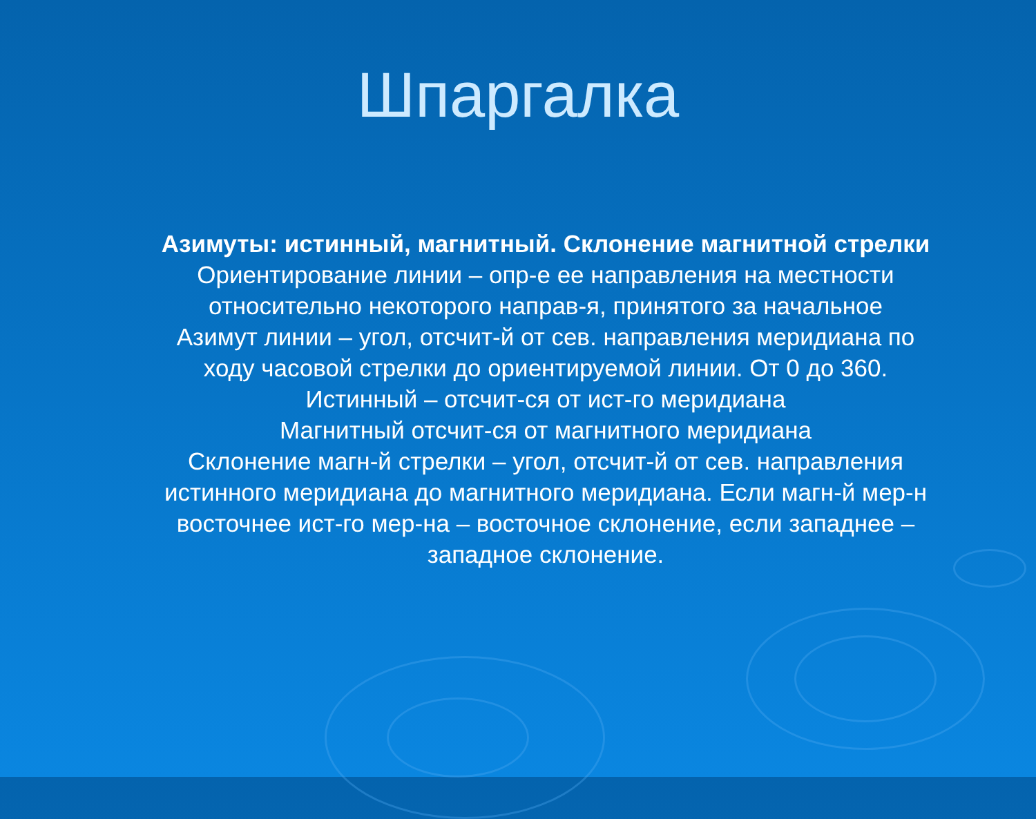Шпаргалка
Азимуты: истинный, магнитный. Склонение магнитной стрелки
Ориентирование линии – опр-е ее направления на местности относительно некоторого направ-я, принятого за начальное
Азимут линии – угол, отсчит-й от сев. направления меридиана по ходу часовой стрелки до ориентируемой линии. От 0 до 360.
Истинный – отсчит-ся от ист-го меридиана
Магнитный отсчит-ся от магнитного меридиана
Склонение магн-й стрелки – угол, отсчит-й от сев. направления истинного меридиана до магнитного меридиана. Если магн-й мер-н восточнее ист-го мер-на – восточное склонение, если западнее – западное склонение.